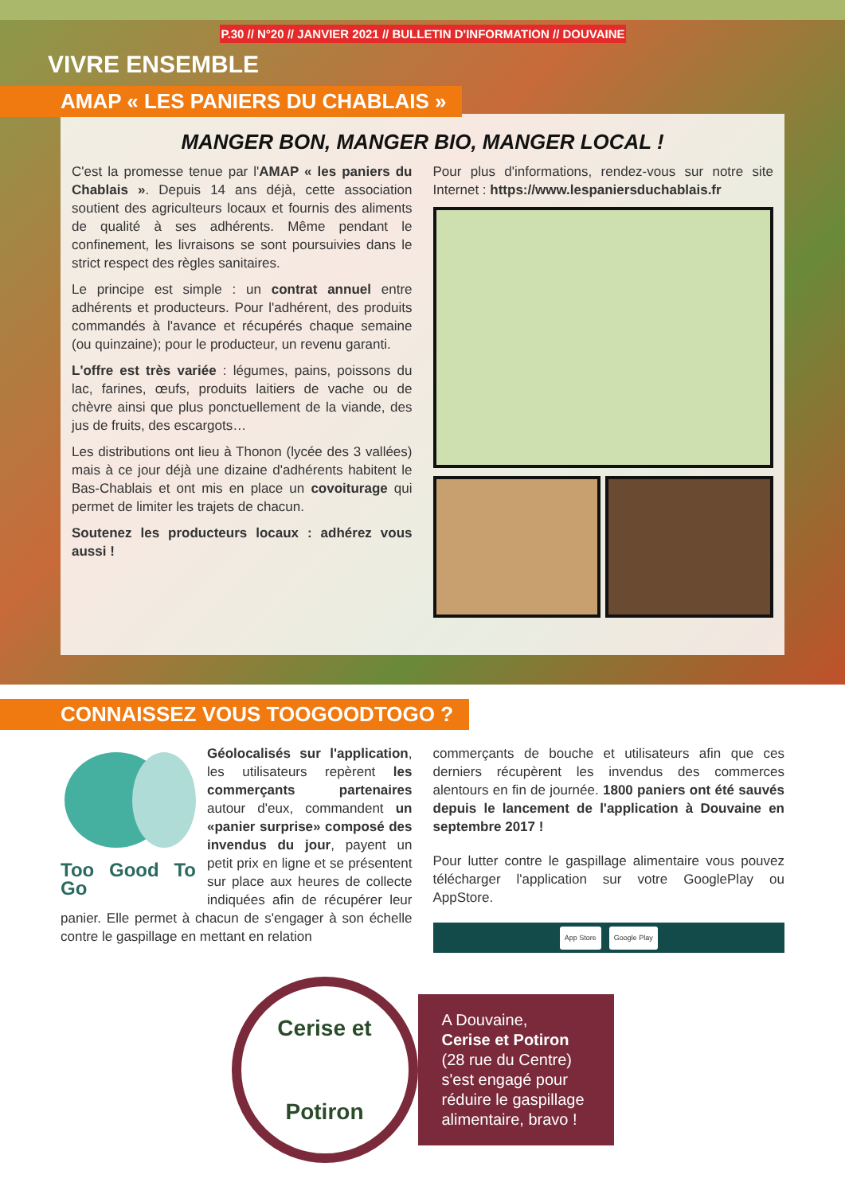P.30 // N°20 // JANVIER 2021 // BULLETIN D'INFORMATION // DOUVAINE
VIVRE ENSEMBLE
AMAP « LES PANIERS DU CHABLAIS »
MANGER BON, MANGER BIO, MANGER LOCAL !
C'est la promesse tenue par l'AMAP « les paniers du Chablais ». Depuis 14 ans déjà, cette association soutient des agriculteurs locaux et fournis des aliments de qualité à ses adhérents. Même pendant le confinement, les livraisons se sont poursuivies dans le strict respect des règles sanitaires.
Le principe est simple : un contrat annuel entre adhérents et producteurs. Pour l'adhérent, des produits commandés à l'avance et récupérés chaque semaine (ou quinzaine); pour le producteur, un revenu garanti.
L'offre est très variée : légumes, pains, poissons du lac, farines, œufs, produits laitiers de vache ou de chèvre ainsi que plus ponctuellement de la viande, des jus de fruits, des escargots…
Les distributions ont lieu à Thonon (lycée des 3 vallées) mais à ce jour déjà une dizaine d'adhérents habitent le Bas-Chablais et ont mis en place un covoiturage qui permet de limiter les trajets de chacun.
Soutenez les producteurs locaux : adhérez vous aussi !
Pour plus d'informations, rendez-vous sur notre site Internet : https://www.lespaniersduchablais.fr
CONNAISSEZ VOUS TOOGOODTOGO ?
Too Good To Go
Géolocalisés sur l'application, les utilisateurs repèrent les commerçants partenaires autour d'eux, commandent un «panier surprise» composé des invendus du jour, payent un petit prix en ligne et se présentent sur place aux heures de collecte indiquées afin de récupérer leur panier. Elle permet à chacun de s'engager à son échelle contre le gaspillage en mettant en relation
commerçants de bouche et utilisateurs afin que ces derniers récupèrent les invendus des commerces alentours en fin de journée. 1800 paniers ont été sauvés depuis le lancement de l'application à Douvaine en septembre 2017 !
Pour lutter contre le gaspillage alimentaire vous pouvez télécharger l'application sur votre GooglePlay ou AppStore.
App Store Google Play
Cerise et
Potiron
A Douvaine,
Cerise et Potiron
(28 rue du Centre)
s'est engagé pour
réduire le gaspillage
alimentaire, bravo !